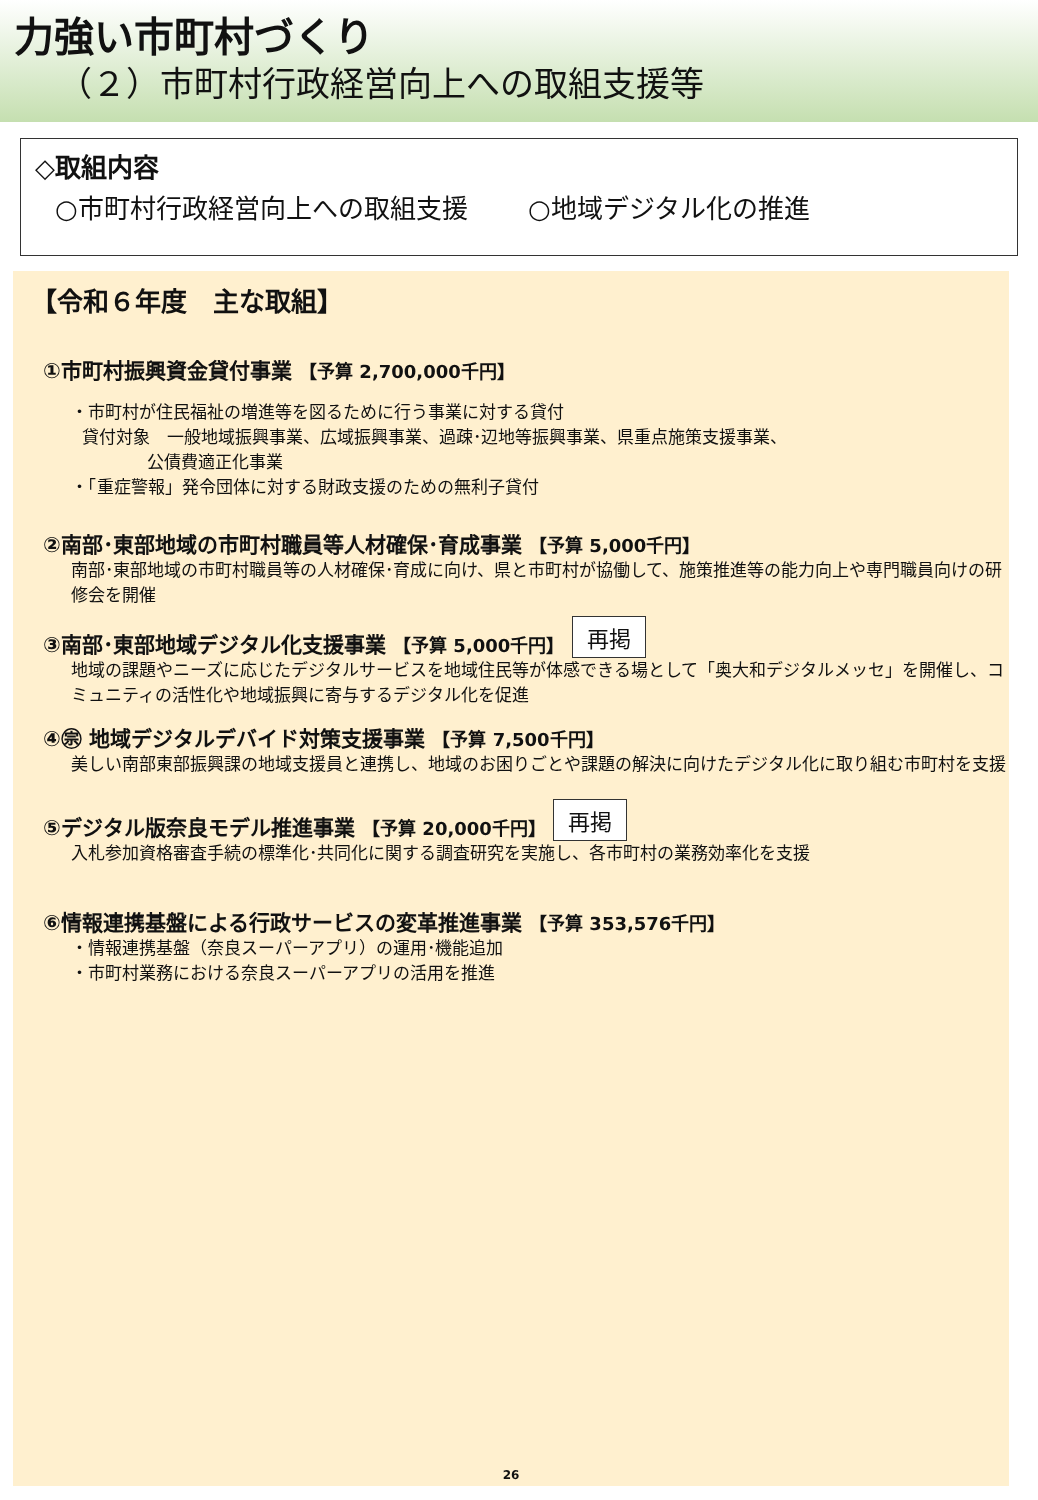力強い市町村づくり
（２）市町村行政経営向上への取組支援等
◇取組内容
○市町村行政経営向上への取組支援　　 ○地域デジタル化の推進
【令和６年度　主な取組】
①市町村振興資金貸付事業 【予算 2,700,000千円】
・市町村が住民福祉の増進等を図るために行う事業に対する貸付
貸付対象　一般地域振興事業、広域振興事業、過疎･辺地等振興事業、県重点施策支援事業、
公債費適正化事業
・「重症警報」発令団体に対する財政支援のための無利子貸付
②南部･東部地域の市町村職員等人材確保･育成事業 【予算 5,000千円】
南部･東部地域の市町村職員等の人材確保･育成に向け、県と市町村が協働して、施策推進等の能力向上や専門職員向けの研修会を開催
③南部･東部地域デジタル化支援事業 【予算 5,000千円】 再掲
地域の課題やニーズに応じたデジタルサービスを地域住民等が体感できる場として「奥大和デジタルメッセ」を開催し、コミュニティの活性化や地域振興に寄与するデジタル化を促進
④㊪ 地域デジタルデバイド対策支援事業 【予算 7,500千円】
美しい南部東部振興課の地域支援員と連携し、地域のお困りごとや課題の解決に向けたデジタル化に取り組む市町村を支援
⑤デジタル版奈良モデル推進事業 【予算 20,000千円】 再掲
入札参加資格審査手続の標準化･共同化に関する調査研究を実施し、各市町村の業務効率化を支援
⑥情報連携基盤による行政サービスの変革推進事業 【予算 353,576千円】
・情報連携基盤（奈良スーパーアプリ）の運用･機能追加
・市町村業務における奈良スーパーアプリの活用を推進
26